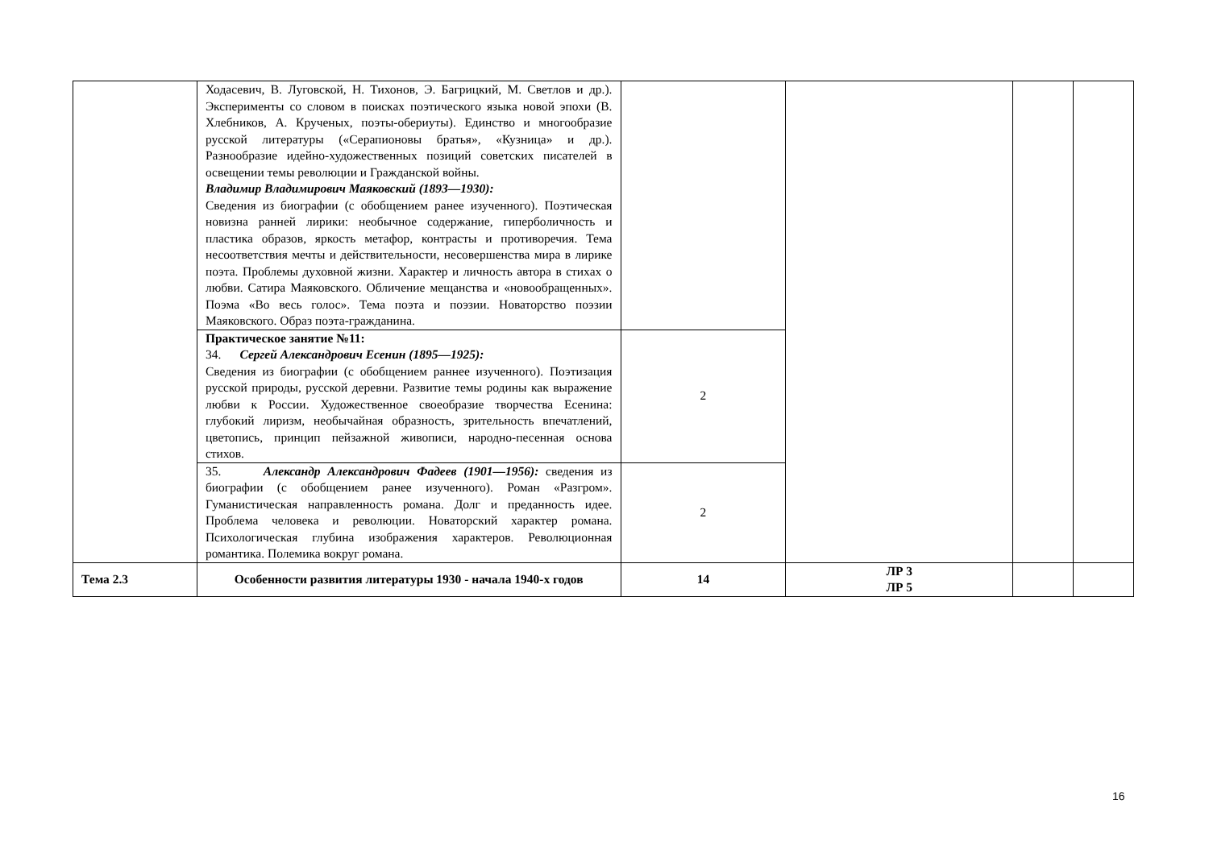| | Ходасевич, В. Луговской, Н. Тихонов, Э. Багрицкий, М. Светлов и др.). Эксперименты со словом в поисках поэтического языка новой эпохи (В. Хлебников, А. Крученых, поэты-обериуты). Единство и многообразие русской литературы («Серапионовы братья», «Кузница» и др.). Разнообразие идейно-художественных позиций советских писателей в освещении темы революции и Гражданской войны. Владимир Владимирович Маяковский (1893—1930): Сведения из биографии (с обобщением ранее изученного). Поэтическая новизна ранней лирики: необычное содержание, гиперболичность и пластика образов, яркость метафор, контрасты и противоречия. Тема несоответствия мечты и действительности, несовершенства мира в лирике поэта. Проблемы духовной жизни. Характер и личность автора в стихах о любви. Сатира Маяковского. Обличение мещанства и «новообращенных». Поэма «Во весь голос». Тема поэта и поэзии. Новаторство поэзии Маяковского. Образ поэта-гражданина. | | | | |
| | Практическое занятие №11: 34. Сергей Александрович Есенин (1895—1925): Сведения из биографии (с обобщением раннее изученного). Поэтизация русской природы, русской деревни. Развитие темы родины как выражение любви к России. Художественное своеобразие творчества Есенина: глубокий лиризм, необычайная образность, зрительность впечатлений, цветопись, принцип пейзажной живописи, народно-песенная основа стихов. | 2 | | | |
| | 35. Александр Александрович Фадеев (1901—1956): сведения из биографии (с обобщением ранее изученного). Роман «Разгром». Гуманистическая направленность романа. Долг и преданность идее. Проблема человека и революции. Новаторский характер романа. Психологическая глубина изображения характеров. Революционная романтика. Полемика вокруг романа. | 2 | | | |
| Тема 2.3 | Особенности развития литературы 1930 - начала 1940-х годов | 14 | ЛР 3 ЛР 5 | | |
16